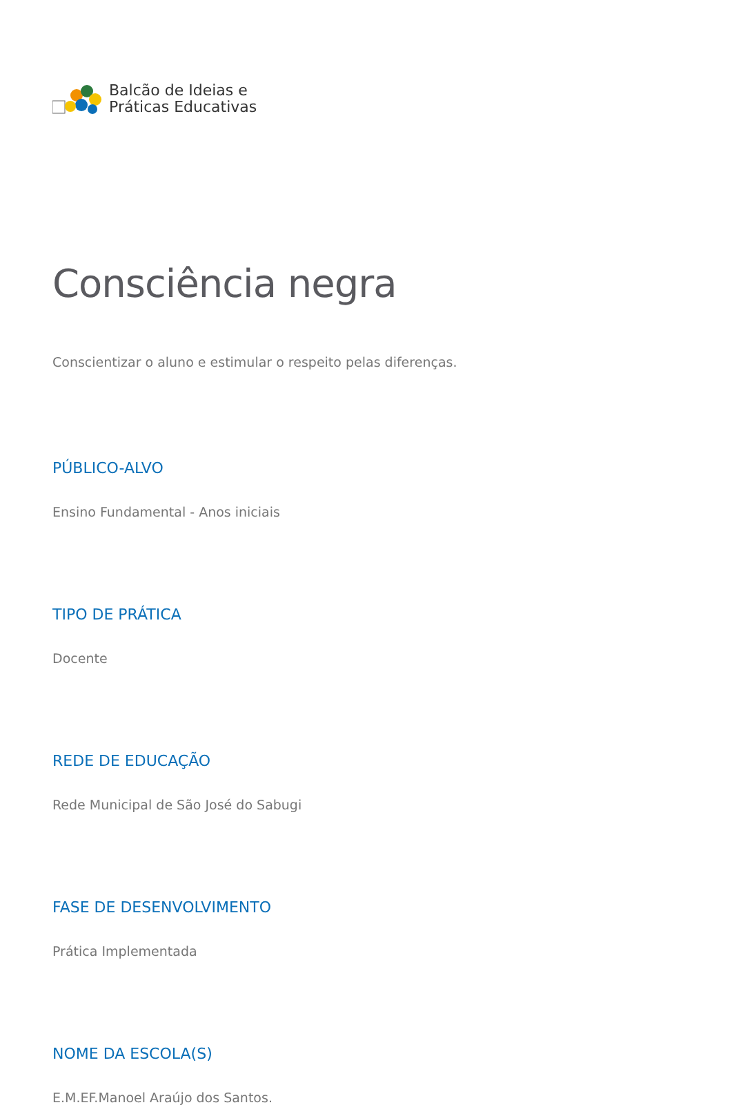Balcão de Ideias e
Práticas Educativas
Consciência negra
Conscientizar o aluno e estimular o respeito pelas diferenças.
PÚBLICO-ALVO
Ensino Fundamental - Anos iniciais
TIPO DE PRÁTICA
Docente
REDE DE EDUCAÇÃO
Rede Municipal de São José do Sabugi
FASE DE DESENVOLVIMENTO
Prática Implementada
NOME DA ESCOLA(S)
E.M.EF.Manoel Araújo dos Santos.